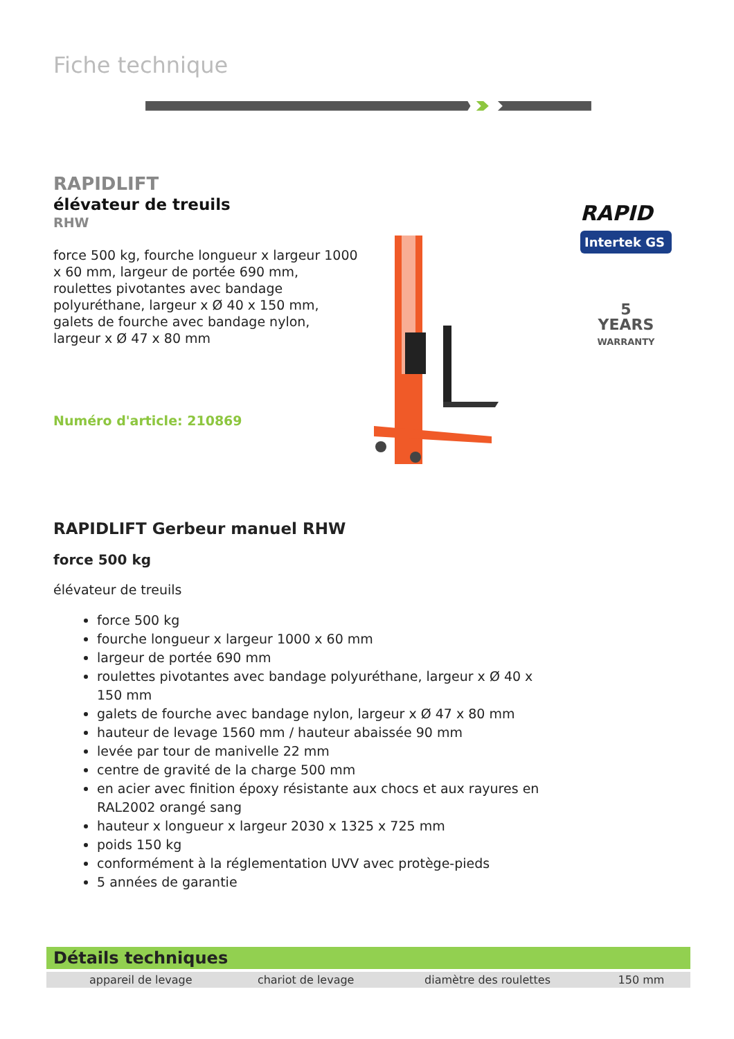Fiche technique
RAPIDLIFT
élévateur de treuils
RHW
force 500 kg, fourche longueur x largeur 1000 x 60 mm, largeur de portée 690 mm, roulettes pivotantes avec bandage polyuréthane, largeur x Ø 40 x 150 mm, galets de fourche avec bandage nylon, largeur x Ø 47 x 80 mm
Numéro d'article: 210869
RAPID
Intertek GS
5
YEARS
WARRANTY
RAPIDLIFT Gerbeur manuel RHW
force 500 kg
élévateur de treuils
force 500 kg
fourche longueur x largeur 1000 x 60 mm
largeur de portée 690 mm
roulettes pivotantes avec bandage polyuréthane, largeur x Ø 40 x 150 mm
galets de fourche avec bandage nylon, largeur x Ø 47 x 80 mm
hauteur de levage 1560 mm / hauteur abaissée 90 mm
levée par tour de manivelle 22 mm
centre de gravité de la charge 500 mm
en acier avec finition époxy résistante aux chocs et aux rayures en RAL2002 orangé sang
hauteur x longueur x largeur 2030 x 1325 x 725 mm
poids 150 kg
conformément à la réglementation UVV avec protège-pieds
5 années de garantie
Détails techniques
| appareil de levage | chariot de levage | diamètre des roulettes | 150 mm |